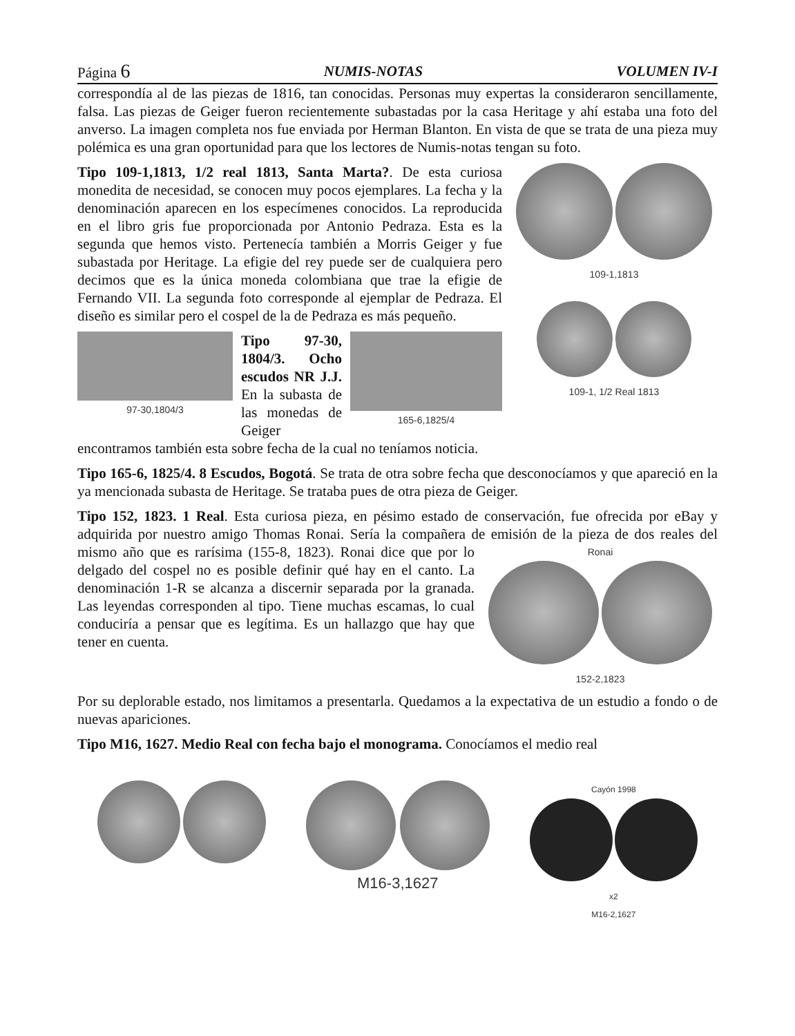Página 6 NUMIS-NOTAS VOLUMEN IV-I
correspondía al de las piezas de 1816, tan conocidas. Personas muy expertas la consideraron sencillamente, falsa. Las piezas de Geiger fueron recientemente subastadas por la casa Heritage y ahí estaba una foto del anverso. La imagen completa nos fue enviada por Herman Blanton. En vista de que se trata de una pieza muy polémica es una gran oportunidad para que los lectores de Numis-notas tengan su foto.
109-1,1813
109-1, 1/2 Real 1813
Tipo 109-1,1813, 1/2 real 1813, Santa Marta?. De esta curiosa monedita de necesidad, se conocen muy pocos ejemplares. La fecha y la denominación aparecen en los especímenes conocidos. La reproducida en el libro gris fue proporcionada por Antonio Pedraza. Esta es la segunda que hemos visto. Pertenecía también a Morris Geiger y fue subastada por Heritage. La efigie del rey puede ser de cualquiera pero decimos que es la única moneda colombiana que trae la efigie de Fernando VII. La segunda foto corresponde al ejemplar de Pedraza. El diseño es similar pero el cospel de la de Pedraza es más pequeño.
97-30,1804/3 165-6,1825/4
Tipo 97-30, 1804/3. Ocho escudos NR J.J. En la subasta de las monedas de Geiger encontramos también esta sobre fecha de la cual no teníamos noticia.
Tipo 165-6, 1825/4. 8 Escudos, Bogotá. Se trata de otra sobre fecha que desconocíamos y que apareció en la ya mencionada subasta de Heritage. Se trataba pues de otra pieza de Geiger.
Tipo 152, 1823. 1 Real. Esta curiosa pieza, en pésimo estado de conservación, fue ofrecida por eBay y adquirida por nuestro amigo Thomas Ronai. Sería la compañera de emisión de la
Ronai
152-2,1823
pieza de dos reales del mismo año que es rarísima (155-8, 1823). Ronai dice que por lo delgado del cospel no es posible definir qué hay en el canto. La denominación 1-R se alcanza a discernir separada por la granada. Las leyendas corresponden al tipo. Tiene muchas escamas, lo cual conduciría a pensar que es legítima. Es un hallazgo que hay que tener en cuenta.
Por su deplorable estado, nos limitamos a presentarla. Quedamos a la expectativa de un estudio a fondo o de nuevas apariciones.
Tipo M16, 1627. Medio Real con fecha bajo el monograma. Conocíamos el medio real
M16-3,1627
Cayón 1998
x2
M16-2,1627